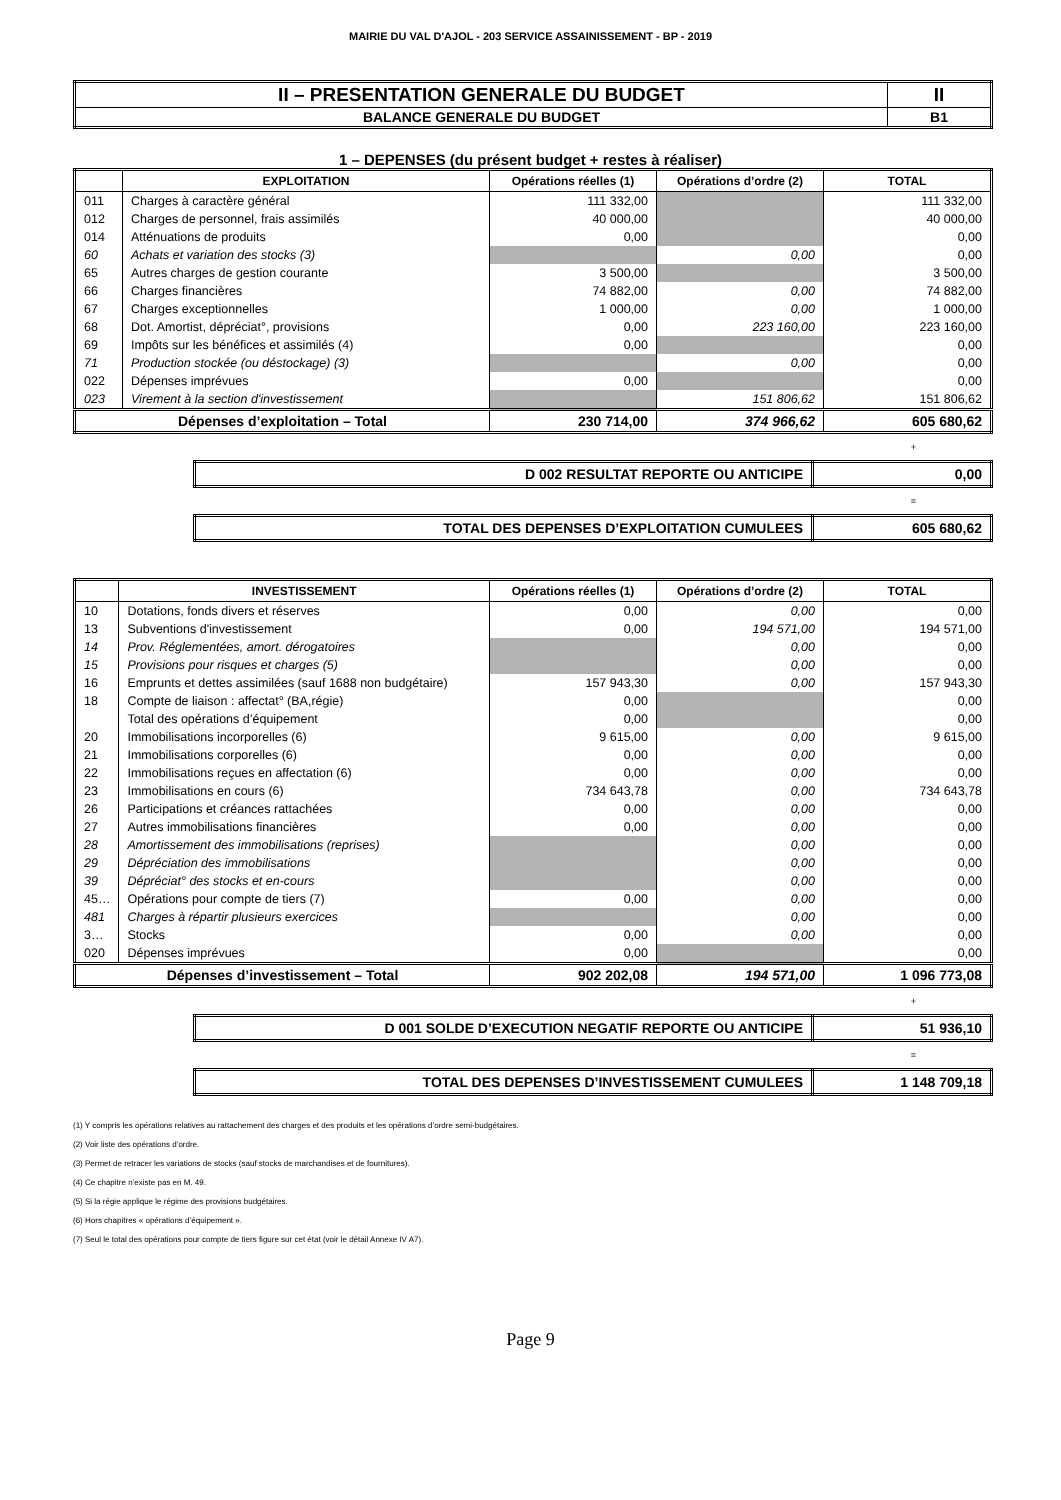MAIRIE DU VAL D'AJOL - 203 SERVICE ASSAINISSEMENT - BP - 2019
| II – PRESENTATION GENERALE DU BUDGET | II |
| BALANCE GENERALE DU BUDGET | B1 |
1 – DEPENSES (du présent budget + restes à réaliser)
| | EXPLOITATION | Opérations réelles (1) | Opérations d’ordre (2) | TOTAL |
| --- | --- | --- | --- | --- |
| 011 | Charges à caractère général | 111 332,00 | | 111 332,00 |
| 012 | Charges de personnel, frais assimilés | 40 000,00 | | 40 000,00 |
| 014 | Atténuations de produits | 0,00 | | 0,00 |
| 60 | Achats et variation des stocks (3) | | 0,00 | 0,00 |
| 65 | Autres charges de gestion courante | 3 500,00 | | 3 500,00 |
| 66 | Charges financières | 74 882,00 | 0,00 | 74 882,00 |
| 67 | Charges exceptionnelles | 1 000,00 | 0,00 | 1 000,00 |
| 68 | Dot. Amortist, dépréciat°, provisions | 0,00 | 223 160,00 | 223 160,00 |
| 69 | Impôts sur les bénéfices et assimilés (4) | 0,00 | | 0,00 |
| 71 | Production stockée (ou déstockage) (3) | | 0,00 | 0,00 |
| 022 | Dépenses imprévues | 0,00 | | 0,00 |
| 023 | Virement à la section d'investissement | | 151 806,62 | 151 806,62 |
| Dépenses d’exploitation – Total | | 230 714,00 | 374 966,62 | 605 680,62 |
+
| D 002 RESULTAT REPORTE OU ANTICIPE | 0,00 |
=
| TOTAL DES DEPENSES D’EXPLOITATION CUMULEES | 605 680,62 |
| | INVESTISSEMENT | Opérations réelles (1) | Opérations d’ordre (2) | TOTAL |
| --- | --- | --- | --- | --- |
| 10 | Dotations, fonds divers et réserves | 0,00 | 0,00 | 0,00 |
| 13 | Subventions d'investissement | 0,00 | 194 571,00 | 194 571,00 |
| 14 | Prov. Réglementées, amort. dérogatoires | | 0,00 | 0,00 |
| 15 | Provisions pour risques et charges (5) | | 0,00 | 0,00 |
| 16 | Emprunts et dettes assimilées (sauf 1688 non budgétaire) | 157 943,30 | 0,00 | 157 943,30 |
| 18 | Compte de liaison : affectat° (BA,régie) | 0,00 | | 0,00 |
| | Total des opérations d’équipement | 0,00 | | 0,00 |
| 20 | Immobilisations incorporelles (6) | 9 615,00 | 0,00 | 9 615,00 |
| 21 | Immobilisations corporelles (6) | 0,00 | 0,00 | 0,00 |
| 22 | Immobilisations reçues en affectation (6) | 0,00 | 0,00 | 0,00 |
| 23 | Immobilisations en cours (6) | 734 643,78 | 0,00 | 734 643,78 |
| 26 | Participations et créances rattachées | 0,00 | 0,00 | 0,00 |
| 27 | Autres immobilisations financières | 0,00 | 0,00 | 0,00 |
| 28 | Amortissement des immobilisations (reprises) | | 0,00 | 0,00 |
| 29 | Dépréciation des immobilisations | | 0,00 | 0,00 |
| 39 | Dépréciat° des stocks et en-cours | | 0,00 | 0,00 |
| 45… | Opérations pour compte de tiers (7) | 0,00 | 0,00 | 0,00 |
| 481 | Charges à répartir plusieurs exercices | | 0,00 | 0,00 |
| 3… | Stocks | 0,00 | 0,00 | 0,00 |
| 020 | Dépenses imprévues | 0,00 | | 0,00 |
| Dépenses d’investissement – Total | | 902 202,08 | 194 571,00 | 1 096 773,08 |
+
| D 001 SOLDE D’EXECUTION NEGATIF REPORTE OU ANTICIPE | 51 936,10 |
=
| TOTAL DES DEPENSES D’INVESTISSEMENT CUMULEES | 1 148 709,18 |
(1) Y compris les opérations relatives au rattachement des charges et des produits et les opérations d’ordre semi-budgétaires.
(2) Voir liste des opérations d’ordre.
(3) Permet de retracer les variations de stocks (sauf stocks de marchandises et de fournitures).
(4) Ce chapitre n’existe pas en M. 49.
(5) Si la régie applique le régime des provisions budgétaires.
(6) Hors chapitres « opérations d’équipement ».
(7) Seul le total des opérations pour compte de tiers figure sur cet état (voir le détail Annexe IV A7).
Page 9